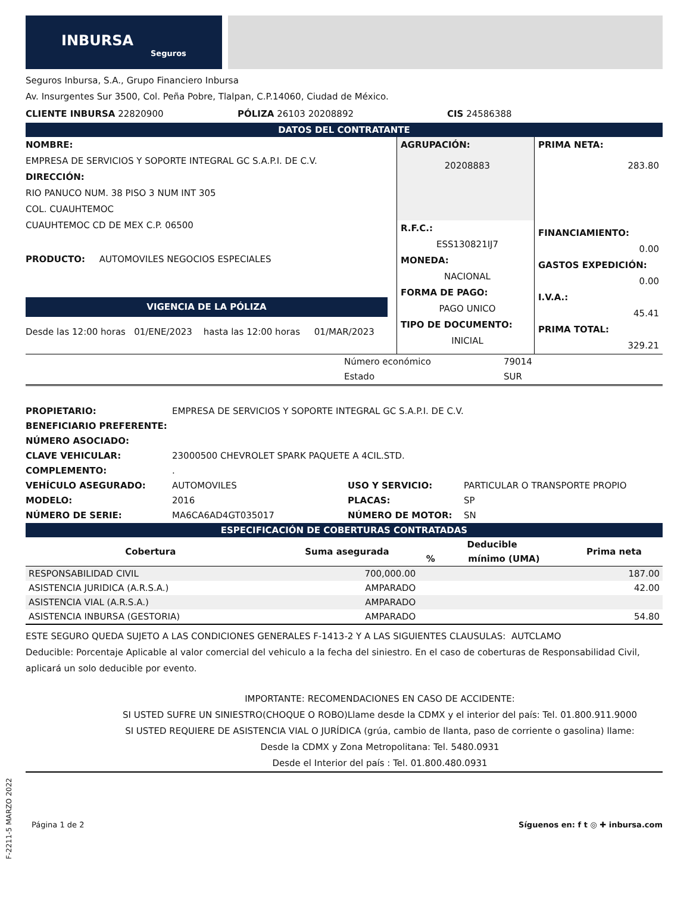INBURSA
Seguros
Seguros Inbursa, S.A., Grupo Financiero Inbursa
Av. Insurgentes Sur 3500, Col. Peña Pobre, Tlalpan, C.P.14060, Ciudad de México.
CLIENTE INBURSA 22820900 PÓLIZA 26103 20208892 CIS 24586388
DATOS DEL CONTRATANTE
NOMBRE:
EMPRESA DE SERVICIOS Y SOPORTE INTEGRAL GC S.A.P.I. DE C.V.
DIRECCIÓN:
RIO PANUCO NUM. 38 PISO 3 NUM INT 305
COL. CUAUHTEMOC
CUAUHTEMOC CD DE MEX C.P. 06500
PRODUCTO: AUTOMOVILES NEGOCIOS ESPECIALES
VIGENCIA DE LA PÓLIZA
Desde las 12:00 horas 01/ENE/2023 hasta las 12:00 horas 01/MAR/2023
AGRUPACIÓN:
20208883
R.F.C.:
ESS130821IJ7
MONEDA:
NACIONAL
FORMA DE PAGO:
PAGO UNICO
TIPO DE DOCUMENTO:
INICIAL
PRIMA NETA:
283.80
FINANCIAMIENTO:
0.00
GASTOS EXPEDICIÓN:
0.00
I.V.A.:
45.41
PRIMA TOTAL:
329.21
Número económico 79014
Estado SUR
PROPIETARIO: EMPRESA DE SERVICIOS Y SOPORTE INTEGRAL GC S.A.P.I. DE C.V.
BENEFICIARIO PREFERENTE:
NÚMERO ASOCIADO:
CLAVE VEHICULAR: 23000500 CHEVROLET SPARK PAQUETE A 4CIL.STD.
COMPLEMENTO:.
VEHÍCULO ASEGURADO: AUTOMOVILES USO Y SERVICIO: PARTICULAR O TRANSPORTE PROPIO
MODELO: 2016 PLACAS: SP
NÚMERO DE SERIE: MA6CA6AD4GT035017 NÚMERO DE MOTOR: SN
ESPECIFICACIÓN DE COBERTURAS CONTRATADAS
| Cobertura | Suma asegurada | Deducible | | Prima neta |
| --- | --- | --- | --- | --- |
| | | % | mínimo (UMA) | |
| RESPONSABILIDAD CIVIL | 700,000.00 | | | 187.00 |
| ASISTENCIA JURIDICA (A.R.S.A.) | AMPARADO | | | 42.00 |
| ASISTENCIA VIAL (A.R.S.A.) | AMPARADO | | | |
| ASISTENCIA INBURSA (GESTORIA) | AMPARADO | | | 54.80 |
ESTE SEGURO QUEDA SUJETO A LAS CONDICIONES GENERALES F-1413-2 Y A LAS SIGUIENTES CLAUSULAS: AUTCLAMO
Deducible: Porcentaje Aplicable al valor comercial del vehiculo a la fecha del siniestro. En el caso de coberturas de Responsabilidad Civil, aplicará un solo deducible por evento.
IMPORTANTE: RECOMENDACIONES EN CASO DE ACCIDENTE:
SI USTED SUFRE UN SINIESTRO(CHOQUE O ROBO)Llame desde la CDMX y el interior del país: Tel. 01.800.911.9000
SI USTED REQUIERE DE ASISTENCIA VIAL O JURÍDICA (grúa, cambio de llanta, paso de corriente o gasolina) llame:
Desde la CDMX y Zona Metropolitana: Tel. 5480.0931
Desde el Interior del país : Tel. 01.800.480.0931
Página 1 de 2 Síguenos en: f t ◎ ✚ inbursa.com
F-2211-5 MARZO 2022